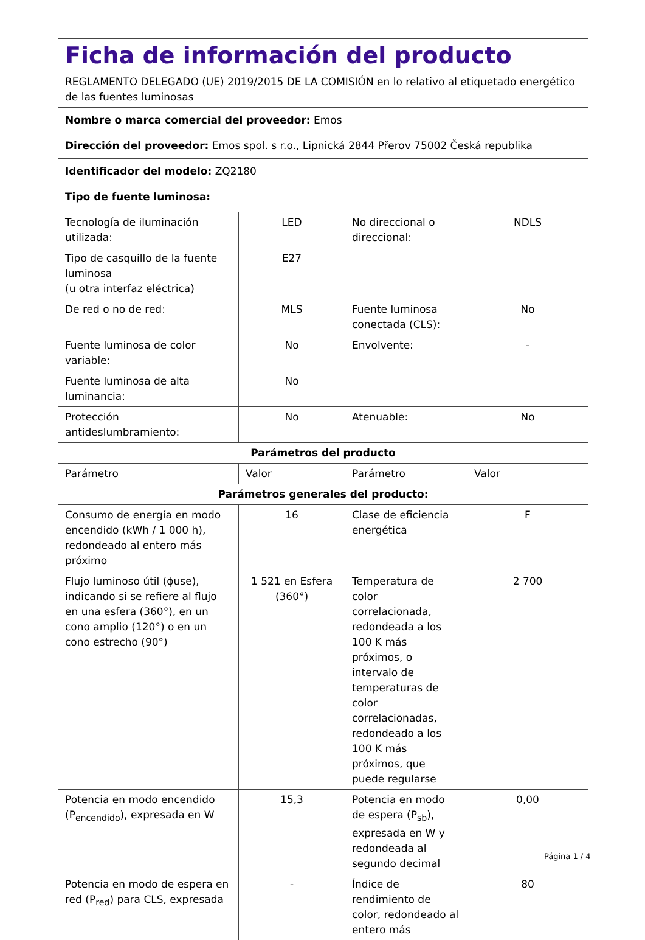| Ficha de información del producto REGLAMENTO DELEGADO (UE) 2019/2015 DE LA COMISIÓN en lo relativo al etiquetado energético de las fuentes luminosas | | | |
| Nombre o marca comercial del proveedor: Emos | | | |
| Dirección del proveedor: Emos spol. s r.o., Lipnická 2844 Přerov 75002 Česká republika | | | |
| Identificador del modelo: ZQ2180 | | | |
| Tipo de fuente luminosa: | | | |
| Tecnología de iluminación utilizada: | LED | No direccional o direccional: | NDLS |
| Tipo de casquillo de la fuente luminosa (u otra interfaz eléctrica) | E27 | | |
| De red o no de red: | MLS | Fuente luminosa conectada (CLS): | No |
| Fuente luminosa de color variable: | No | Envolvente: | - |
| Fuente luminosa de alta luminancia: | No | | |
| Protección antideslumbramiento: | No | Atenuable: | No |
| Parámetros del producto | | | |
| Parámetro | Valor | Parámetro | Valor |
| Parámetros generales del producto: | | | |
| Consumo de energía en modo encendido (kWh / 1 000 h), redondeado al entero más próximo | 16 | Clase de eficiencia energética | F |
| Flujo luminoso útil (ϕuse), indicando si se refiere al flujo en una esfera (360°), en un cono amplio (120°) o en un cono estrecho (90°) | 1 521 en Esfera (360°) | Temperatura de color correlacionada, redondeada a los 100 K más próximos, o intervalo de temperaturas de color correlacionadas, redondeado a los 100 K más próximos, que puede regularse | 2 700 |
| Potencia en modo encendido (P<sub>encendido</sub>), expresada en W | 15,3 | Potencia en modo de espera (P<sub>sb</sub>), expresada en W y redondeada al segundo decimal | 0,00 |
| Potencia en modo de espera en red (P<sub>red</sub>) para CLS, expresada | - | Índice de rendimiento de color, redondeado al entero más | 80 |
Página 1 / 4